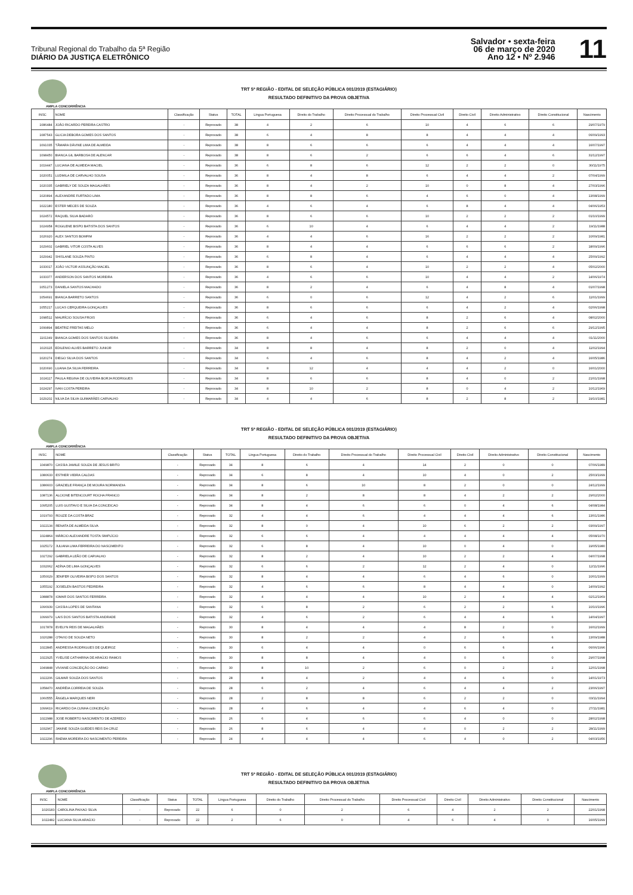Tribunal Regional do Trabalho da 5ª Região
DIÁRIO DA JUSTIÇA ELETRÔNICO
Salvador • sexta-feira
06 de março de 2020
Ano 12 • Nº 2.946
11
TRT 5ª REGIÃO - EDITAL DE SELEÇÃO PÚBLICA 001/2019 (ESTAGIÁRIO)
RESULTADO DEFINITIVO DA PROVA OBJETIVA
AMPLA CONCORRÊNCIA
| INSC | NOME | Classificação | Status | TOTAL | Língua Portuguesa | Direito do Trabalho | Direito Processual do Trabalho | Direito Processual Civil | Direito Civil | Direito Administrativo | Direito Constitucional | Nascimento |
| --- | --- | --- | --- | --- | --- | --- | --- | --- | --- | --- | --- | --- |
| 1086484 | JOÃO RICARDO PEREIRA CASTRO | - | Reprovado | 38 | 4 | 2 | 6 | 10 | 4 | 6 | 6 | 29/07/1979 |
| 1087543 | GLICIA DEBORA GOMES DOS SANTOS | - | Reprovado | 38 | 6 | 4 | 8 | 8 | 4 | 4 | 4 | 06/09/1993 |
| 1091035 | TÂMARA DÁVINE LIMA DE ALMEIDA | - | Reprovado | 38 | 8 | 6 | 6 | 6 | 4 | 4 | 4 | 16/07/1997 |
| 1098450 | BIANCA GIL BARBOSA DE ALENCAR | - | Reprovado | 38 | 8 | 6 | 2 | 6 | 6 | 4 | 6 | 31/12/1997 |
| 1019447 | LUCIANA DE ALMEIDA MACIEL | - | Reprovado | 36 | 6 | 8 | 6 | 12 | 2 | 2 | 0 | 30/11/1975 |
| 1020051 | LUDMILA DE CARVALHO SOUSA | - | Reprovado | 36 | 8 | 4 | 8 | 6 | 4 | 4 | 2 | 07/04/1999 |
| 1020335 | GABRIELY DE SOUZA MAGALHÃES | - | Reprovado | 36 | 8 | 4 | 2 | 10 | 0 | 8 | 4 | 27/03/1996 |
| 1020894 | ALEXANDRE FURTADO LIMA | - | Reprovado | 36 | 8 | 8 | 6 | 4 | 6 | 0 | 4 | 13/08/1999 |
| 1022180 | ESTER MECES DE SOUZA | - | Reprovado | 36 | 4 | 6 | 4 | 6 | 8 | 4 | 4 | 04/06/1953 |
| 1024572 | RAQUEL SILVA BADARÓ | - | Reprovado | 36 | 8 | 6 | 6 | 10 | 2 | 2 | 2 | 01/10/1999 |
| 1024958 | ROGILENE BISPO BATISTA DOS SANTOS | - | Reprovado | 36 | 6 | 10 | 4 | 6 | 4 | 4 | 2 | 19/11/1988 |
| 1026920 | ALEX SANTOS BOMFIM | - | Reprovado | 36 | 4 | 4 | 6 | 16 | 2 | 2 | 2 | 10/09/1981 |
| 1029602 | GABRIEL VITOR COSTA ALVES | - | Reprovado | 36 | 8 | 4 | 4 | 6 | 6 | 6 | 2 | 18/09/1996 |
| 1029942 | SHISLANE SOUZA PINTO | - | Reprovado | 36 | 6 | 8 | 4 | 6 | 4 | 4 | 4 | 25/09/1992 |
| 1033017 | JOÃO VICTOR ASSUNÇÃO MACIEL | - | Reprovado | 36 | 8 | 6 | 4 | 10 | 2 | 2 | 4 | 05/02/2000 |
| 1033377 | ANDERSON DOS SANTOS MOREIRA | - | Reprovado | 36 | 4 | 6 | 6 | 10 | 4 | 4 | 2 | 14/06/1974 |
| 1051273 | DANIELA SANTOS MACHADO | - | Reprovado | 36 | 8 | 2 | 4 | 6 | 4 | 8 | 4 | 01/07/1998 |
| 1054691 | BIANCA BARRETO SANTOS | - | Reprovado | 36 | 6 | 0 | 6 | 12 | 4 | 2 | 6 | 11/01/1999 |
| 1055217 | LUCAS CERQUEIRA GONÇALVES | - | Reprovado | 36 | 8 | 6 | 6 | 6 | 4 | 2 | 4 | 02/06/1998 |
| 1098512 | MAURÍCIO SOUSA FROIS | - | Reprovado | 36 | 6 | 4 | 6 | 8 | 2 | 6 | 4 | 08/02/2000 |
| 1099894 | BEATRIZ FREITAS MELO | - | Reprovado | 36 | 6 | 4 | 4 | 8 | 2 | 6 | 6 | 29/12/1995 |
| 1101349 | BIANCA GOMES DOS SANTOS SILVEIRA | - | Reprovado | 36 | 8 | 4 | 6 | 6 | 4 | 4 | 4 | 01/11/2000 |
| 1020115 | EDILENIO ALVES BARRETO JUNIOR | - | Reprovado | 34 | 8 | 8 | 4 | 8 | 2 | 0 | 4 | 11/02/1994 |
| 1020274 | DIEGO SILVA DOS SANTOS | - | Reprovado | 34 | 6 | 4 | 6 | 8 | 4 | 2 | 4 | 16/05/1986 |
| 1020690 | LUANA DA SILVA FERREIRA | - | Reprovado | 34 | 8 | 12 | 4 | 4 | 4 | 2 | 0 | 16/01/2000 |
| 1024117 | PAULA REGINA DE OLIVEIRA BORJA RODRIGUES | - | Reprovado | 34 | 8 | 6 | 6 | 8 | 4 | 0 | 2 | 21/01/1998 |
| 1024297 | IVAN COSTA PEREIRA | - | Reprovado | 34 | 8 | 10 | 2 | 8 | 0 | 4 | 2 | 10/12/1969 |
| 1029202 | NILVA DA SILVA GUIMARÃES CARVALHO | - | Reprovado | 34 | 4 | 4 | 6 | 8 | 2 | 8 | 2 | 19/10/1981 |
TRT 5ª REGIÃO - EDITAL DE SELEÇÃO PÚBLICA 001/2019 (ESTAGIÁRIO)
RESULTADO DEFINITIVO DA PROVA OBJETIVA
AMPLA CONCORRÊNCIA
| INSC | NOME | Classificação | Status | TOTAL | Língua Portuguesa | Direito do Trabalho | Direito Processual do Trabalho | Direito Processual Civil | Direito Civil | Direito Administrativo | Direito Constitucional | Nascimento |
| --- | --- | --- | --- | --- | --- | --- | --- | --- | --- | --- | --- | --- |
| 1049870 | CASSIA JAMILE SOUZA DE JESUS BRITO | - | Reprovado | 34 | 8 | 6 | 4 | 14 | 2 | 0 | 0 | 07/06/1989 |
| 1080633 | ESTHER VIEIRA CALDAS | - | Reprovado | 34 | 6 | 8 | 4 | 10 | 4 | 0 | 2 | 25/03/1999 |
| 1086603 | GRAZIELE FRANÇA DE MOURA NORMANDIA | - | Reprovado | 34 | 8 | 6 | 10 | 8 | 2 | 0 | 0 | 24/12/1999 |
| 1087136 | ALCIONE BITENCOURT ROCHA FRANCO | - | Reprovado | 34 | 8 | 2 | 8 | 8 | 4 | 2 | 2 | 29/02/2000 |
| 1095205 | LUIS GUSTAVO E SILVA DA CONCEICAO | - | Reprovado | 34 | 8 | 4 | 6 | 6 | 0 | 4 | 6 | 04/08/1984 |
| 1019793 | ROUZE DA COSTA BRAZ | - | Reprovado | 32 | 4 | 4 | 6 | 4 | 4 | 4 | 6 | 13/01/1986 |
| 1022134 | RENATA DE ALMEIDA SILVA | - | Reprovado | 32 | 8 | 0 | 4 | 10 | 6 | 2 | 2 | 03/09/1997 |
| 1024864 | MÁRCIO ALEXANDRE TOSTA SIMPLÍCIO | - | Reprovado | 32 | 6 | 6 | 4 | 4 | 4 | 4 | 4 | 05/08/1970 |
| 1025172 | JULIANA LIMA FERREIRA DO NASCIMENTO | - | Reprovado | 32 | 6 | 8 | 4 | 10 | 0 | 4 | 0 | 19/05/1980 |
| 1027292 | GABRIELA LEÃO DE CARVALHO | - | Reprovado | 32 | 8 | 2 | 4 | 10 | 2 | 2 | 4 | 04/07/1998 |
| 1032062 | ADÍNA DE LIMA GONÇALVES | - | Reprovado | 32 | 6 | 6 | 2 | 12 | 2 | 4 | 0 | 12/11/1996 |
| 1050029 | JENIFER OLIVEIRA BISPO DOS SANTOS | - | Reprovado | 32 | 8 | 4 | 4 | 6 | 4 | 6 | 0 | 10/01/1999 |
| 1055192 | JOSIELEN BASTOS PEDREIRA | - | Reprovado | 32 | 4 | 6 | 6 | 8 | 4 | 4 | 0 | 14/09/1992 |
| 1088878 | IOMAR DOS SANTOS FERREIRA | - | Reprovado | 32 | 4 | 4 | 4 | 10 | 2 | 4 | 4 | 02/12/1969 |
| 1090939 | CASSIA LOPES DE SANTANA | - | Reprovado | 32 | 6 | 8 | 2 | 6 | 2 | 2 | 6 | 10/10/1996 |
| 1099979 | LAIS DOS SANTOS BATISTA ANDRADE | - | Reprovado | 32 | 4 | 6 | 2 | 6 | 4 | 4 | 6 | 14/04/1997 |
| 1017878 | EVELYN REIS DE MAGALHÃES | - | Reprovado | 30 | 8 | 4 | 4 | 4 | 8 | 2 | 0 | 16/02/1999 |
| 1020288 | OTAVIO DE SOUZA NETO | - | Reprovado | 30 | 8 | 2 | 2 | 4 | 2 | 6 | 6 | 13/09/1988 |
| 1022845 | ANDRESSA RODRIGUES DE QUEIROZ | - | Reprovado | 30 | 6 | 4 | 4 | 0 | 6 | 6 | 4 | 06/06/1996 |
| 1022925 | YVELISE CATHARINA DE ARAÚJO RAMOS | - | Reprovado | 30 | 8 | 8 | 4 | 4 | 0 | 6 | 0 | 29/07/1998 |
| 1049848 | VIVIANE CONCEIÇÃO DO CARMO | - | Reprovado | 30 | 8 | 10 | 2 | 6 | 0 | 2 | 2 | 12/01/1998 |
| 1022206 | GILMAR SOUZA DOS SANTOS | - | Reprovado | 28 | 8 | 4 | 2 | 4 | 4 | 6 | 0 | 14/01/1973 |
| 1058470 | ANDRÉIA CORREIA DE SOUZA | - | Reprovado | 28 | 6 | 2 | 4 | 6 | 4 | 4 | 2 | 23/06/1997 |
| 1060555 | ÂNGELA MARQUES NERI | - | Reprovado | 28 | 2 | 8 | 8 | 6 | 2 | 2 | 0 | 03/11/1994 |
| 1099619 | RICARDO DA CUNHA CONCEIÇÃO | - | Reprovado | 28 | 4 | 6 | 4 | 4 | 6 | 4 | 0 | 27/11/1981 |
| 1022988 | JOSE ROBERTO NASCIMENTO DE AZEREDO | - | Reprovado | 26 | 6 | 4 | 6 | 6 | 4 | 0 | 0 | 28/02/1998 |
| 1032967 | JANINE SOUZA GUEDES REIS DA CRUZ | - | Reprovado | 26 | 8 | 6 | 4 | 4 | 0 | 2 | 2 | 28/11/1999 |
| 1022296 | RAEMA MOREIRA DO NASCIMENTO PEREIRA | - | Reprovado | 24 | 4 | 4 | 4 | 6 | 4 | 0 | 2 | 04/03/1956 |
TRT 5ª REGIÃO - EDITAL DE SELEÇÃO PÚBLICA 001/2019 (ESTAGIÁRIO)
RESULTADO DEFINITIVO DA PROVA OBJETIVA
AMPLA CONCORRÊNCIA
| INSC | NOME | Classificação | Status | TOTAL | Língua Portuguesa | Direito do Trabalho | Direito Processual do Trabalho | Direito Processual Civil | Direito Civil | Direito Administrativo | Direito Constitucional | Nascimento |
| --- | --- | --- | --- | --- | --- | --- | --- | --- | --- | --- | --- | --- |
| 1020183 | CAROLINA PAIXAO SILVA | - | Reprovado | 22 | 6 | 0 | 2 | 6 | 4 | 2 | 2 | 22/01/1998 |
| 1022482 | LUCIANA SILVA ARAÚJO | - | Reprovado | 22 | 2 | 6 | 0 | 4 | 6 | 4 | 0 | 16/05/1999 |